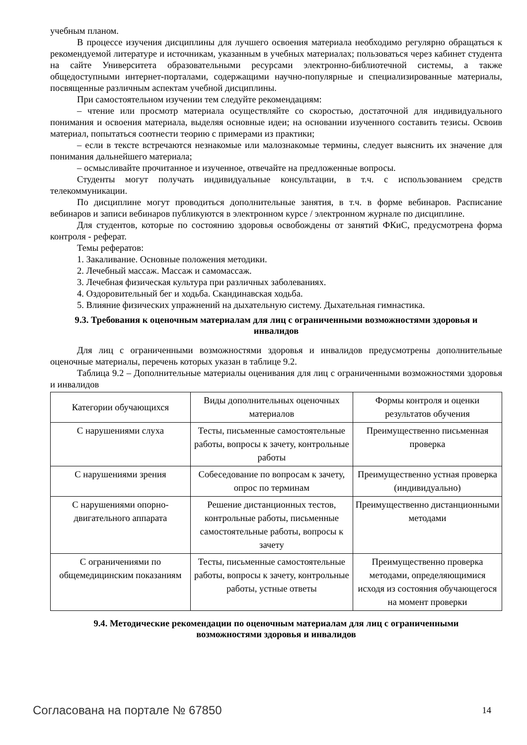учебным планом.
В процессе изучения дисциплины для лучшего освоения материала необходимо регулярно обращаться к рекомендуемой литературе и источникам, указанным в учебных материалах; пользоваться через кабинет студента на сайте Университета образовательными ресурсами электронно-библиотечной системы, а также общедоступными интернет-порталами, содержащими научно-популярные и специализированные материалы, посвященные различным аспектам учебной дисциплины.
При самостоятельном изучении тем следуйте рекомендациям:
– чтение или просмотр материала осуществляйте со скоростью, достаточной для индивидуального понимания и освоения материала, выделяя основные идеи; на основании изученного составить тезисы. Освоив материал, попытаться соотнести теорию с примерами из практики;
– если в тексте встречаются незнакомые или малознакомые термины, следует выяснить их значение для понимания дальнейшего материала;
– осмысливайте прочитанное и изученное, отвечайте на предложенные вопросы.
Студенты могут получать индивидуальные консультации, в т.ч. с использованием средств телекоммуникации.
По дисциплине могут проводиться дополнительные занятия, в т.ч. в форме вебинаров. Расписание вебинаров и записи вебинаров публикуются в электронном курсе / электронном журнале по дисциплине.
Для студентов, которые по состоянию здоровья освобождены от занятий ФКиС, предусмотрена форма контроля - реферат.
Темы рефератов:
1. Закаливание. Основные положения методики.
2. Лечебный массаж. Массаж и самомассаж.
3. Лечебная физическая культура при различных заболеваниях.
4. Оздоровительный бег и ходьба. Скандинавская ходьба.
5. Влияние физических упражнений на дыхательную систему. Дыхательная гимнастика.
9.3. Требования к оценочным материалам для лиц с ограниченными возможностями здоровья и инвалидов
Для лиц с ограниченными возможностями здоровья и инвалидов предусмотрены дополнительные оценочные материалы, перечень которых указан в таблице 9.2.
Таблица 9.2 – Дополнительные материалы оценивания для лиц с ограниченными возможностями здоровья и инвалидов
| Категории обучающихся | Виды дополнительных оценочных материалов | Формы контроля и оценки результатов обучения |
| С нарушениями слуха | Тесты, письменные самостоятельные работы, вопросы к зачету, контрольные работы | Преимущественно письменная проверка |
| С нарушениями зрения | Собеседование по вопросам к зачету, опрос по терминам | Преимущественно устная проверка (индивидуально) |
| С нарушениями опорно-двигательного аппарата | Решение дистанционных тестов, контрольные работы, письменные самостоятельные работы, вопросы к зачету | Преимущественно дистанционными методами |
| С ограничениями по общемедицинским показаниям | Тесты, письменные самостоятельные работы, вопросы к зачету, контрольные работы, устные ответы | Преимущественно проверка методами, определяющимися исходя из состояния обучающегося на момент проверки |
9.4. Методические рекомендации по оценочным материалам для лиц с ограниченными возможностями здоровья и инвалидов
Согласована на портале № 67850 14